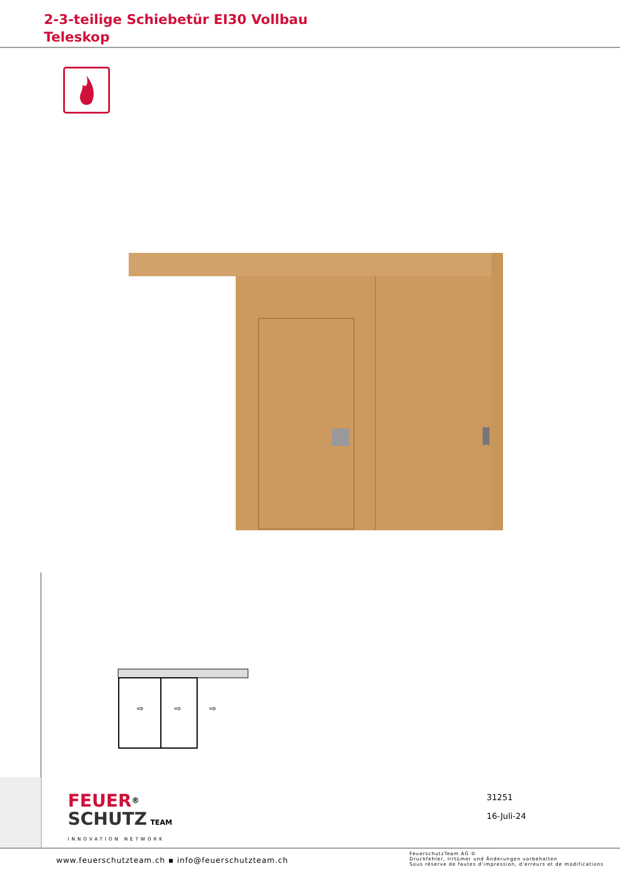2-3-teilige Schiebetür EI30 Vollbau
Teleskop
⇨
⇨
⇨
FEUER<sup>®</sup>
SCHUTZ TEAM
INNOVATION NETWORK
31251
16-Juli-24
www.feuerschutzteam.ch ▪ info@feuerschutzteam.ch
FeuerschutzTeam AG ©
Druckfehler, Irrtümer und Änderungen vorbehalten
Sous réserve de fautes d'impression, d'erreurs et de modifications